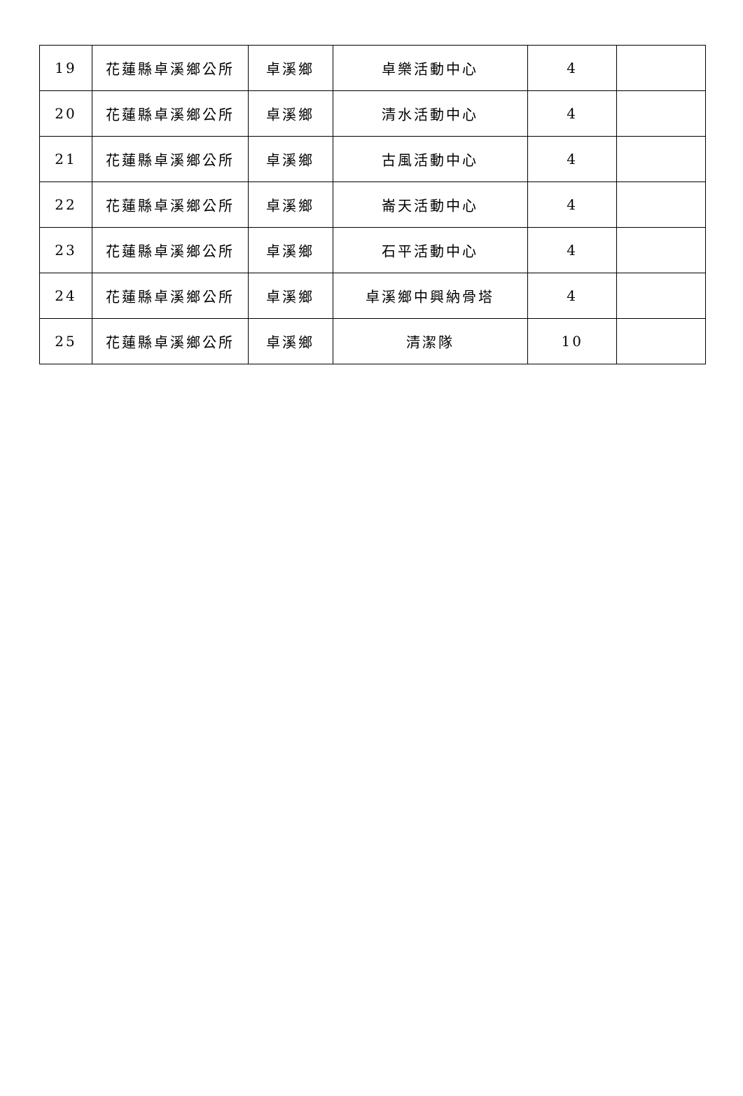| 19 | 花蓮縣卓溪鄉公所 | 卓溪鄉 | 卓樂活動中心 | 4 | |
| 20 | 花蓮縣卓溪鄉公所 | 卓溪鄉 | 清水活動中心 | 4 | |
| 21 | 花蓮縣卓溪鄉公所 | 卓溪鄉 | 古風活動中心 | 4 | |
| 22 | 花蓮縣卓溪鄉公所 | 卓溪鄉 | 崙天活動中心 | 4 | |
| 23 | 花蓮縣卓溪鄉公所 | 卓溪鄉 | 石平活動中心 | 4 | |
| 24 | 花蓮縣卓溪鄉公所 | 卓溪鄉 | 卓溪鄉中興納骨塔 | 4 | |
| 25 | 花蓮縣卓溪鄉公所 | 卓溪鄉 | 清潔隊 | 10 | |